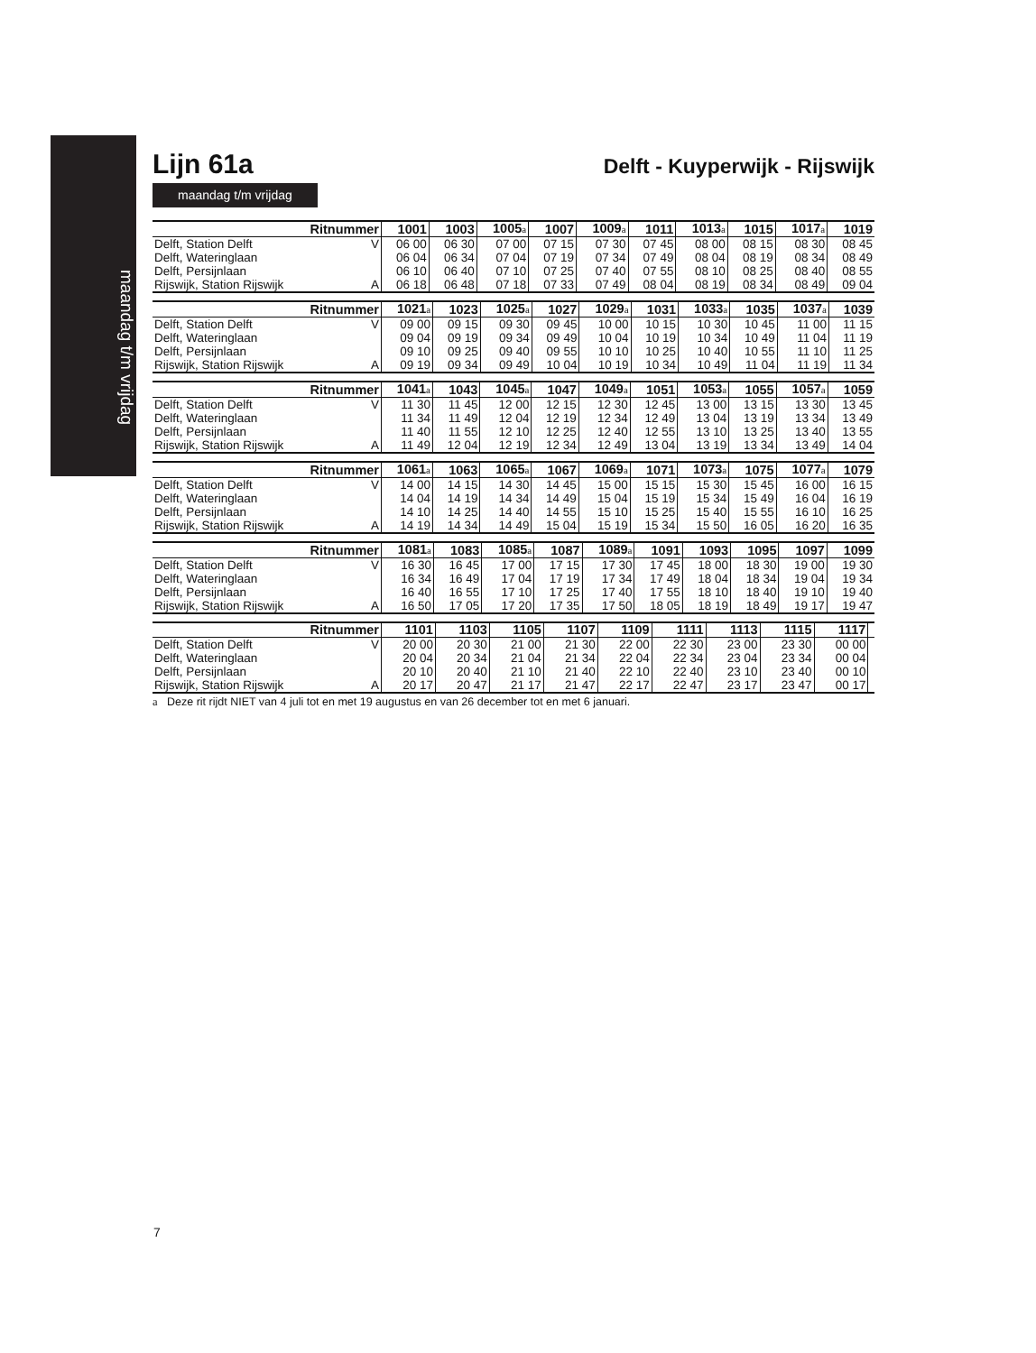maandag t/m vrijdag
Lijn 61a
Delft - Kuyperwijk - Rijswijk
maandag t/m vrijdag
| Ritnummer | | 1001 | 1003 | 1005<sup>a</sup> | 1007 | 1009<sup>a</sup> | 1011 | 1013<sup>a</sup> | 1015 | 1017<sup>a</sup> | 1019 |
| --- | --- | --- | --- | --- | --- | --- | --- | --- | --- | --- | --- |
| Delft, Station Delft | V | 06 00 | 06 30 | 07 00 | 07 15 | 07 30 | 07 45 | 08 00 | 08 15 | 08 30 | 08 45 |
| Delft, Wateringlaan | | 06 04 | 06 34 | 07 04 | 07 19 | 07 34 | 07 49 | 08 04 | 08 19 | 08 34 | 08 49 |
| Delft, Persijnlaan | | 06 10 | 06 40 | 07 10 | 07 25 | 07 40 | 07 55 | 08 10 | 08 25 | 08 40 | 08 55 |
| Rijswijk, Station Rijswijk | A | 06 18 | 06 48 | 07 18 | 07 33 | 07 49 | 08 04 | 08 19 | 08 34 | 08 49 | 09 04 |
| Ritnummer | | 1021<sup>a</sup> | 1023 | 1025<sup>a</sup> | 1027 | 1029<sup>a</sup> | 1031 | 1033<sup>a</sup> | 1035 | 1037<sup>a</sup> | 1039 |
| --- | --- | --- | --- | --- | --- | --- | --- | --- | --- | --- | --- |
| Delft, Station Delft | V | 09 00 | 09 15 | 09 30 | 09 45 | 10 00 | 10 15 | 10 30 | 10 45 | 11 00 | 11 15 |
| Delft, Wateringlaan | | 09 04 | 09 19 | 09 34 | 09 49 | 10 04 | 10 19 | 10 34 | 10 49 | 11 04 | 11 19 |
| Delft, Persijnlaan | | 09 10 | 09 25 | 09 40 | 09 55 | 10 10 | 10 25 | 10 40 | 10 55 | 11 10 | 11 25 |
| Rijswijk, Station Rijswijk | A | 09 19 | 09 34 | 09 49 | 10 04 | 10 19 | 10 34 | 10 49 | 11 04 | 11 19 | 11 34 |
| Ritnummer | | 1041<sup>a</sup> | 1043 | 1045<sup>a</sup> | 1047 | 1049<sup>a</sup> | 1051 | 1053<sup>a</sup> | 1055 | 1057<sup>a</sup> | 1059 |
| --- | --- | --- | --- | --- | --- | --- | --- | --- | --- | --- | --- |
| Delft, Station Delft | V | 11 30 | 11 45 | 12 00 | 12 15 | 12 30 | 12 45 | 13 00 | 13 15 | 13 30 | 13 45 |
| Delft, Wateringlaan | | 11 34 | 11 49 | 12 04 | 12 19 | 12 34 | 12 49 | 13 04 | 13 19 | 13 34 | 13 49 |
| Delft, Persijnlaan | | 11 40 | 11 55 | 12 10 | 12 25 | 12 40 | 12 55 | 13 10 | 13 25 | 13 40 | 13 55 |
| Rijswijk, Station Rijswijk | A | 11 49 | 12 04 | 12 19 | 12 34 | 12 49 | 13 04 | 13 19 | 13 34 | 13 49 | 14 04 |
| Ritnummer | | 1061<sup>a</sup> | 1063 | 1065<sup>a</sup> | 1067 | 1069<sup>a</sup> | 1071 | 1073<sup>a</sup> | 1075 | 1077<sup>a</sup> | 1079 |
| --- | --- | --- | --- | --- | --- | --- | --- | --- | --- | --- | --- |
| Delft, Station Delft | V | 14 00 | 14 15 | 14 30 | 14 45 | 15 00 | 15 15 | 15 30 | 15 45 | 16 00 | 16 15 |
| Delft, Wateringlaan | | 14 04 | 14 19 | 14 34 | 14 49 | 15 04 | 15 19 | 15 34 | 15 49 | 16 04 | 16 19 |
| Delft, Persijnlaan | | 14 10 | 14 25 | 14 40 | 14 55 | 15 10 | 15 25 | 15 40 | 15 55 | 16 10 | 16 25 |
| Rijswijk, Station Rijswijk | A | 14 19 | 14 34 | 14 49 | 15 04 | 15 19 | 15 34 | 15 50 | 16 05 | 16 20 | 16 35 |
| Ritnummer | | 1081<sup>a</sup> | 1083 | 1085<sup>a</sup> | 1087 | 1089<sup>a</sup> | 1091 | 1093 | 1095 | 1097 | 1099 |
| --- | --- | --- | --- | --- | --- | --- | --- | --- | --- | --- | --- |
| Delft, Station Delft | V | 16 30 | 16 45 | 17 00 | 17 15 | 17 30 | 17 45 | 18 00 | 18 30 | 19 00 | 19 30 |
| Delft, Wateringlaan | | 16 34 | 16 49 | 17 04 | 17 19 | 17 34 | 17 49 | 18 04 | 18 34 | 19 04 | 19 34 |
| Delft, Persijnlaan | | 16 40 | 16 55 | 17 10 | 17 25 | 17 40 | 17 55 | 18 10 | 18 40 | 19 10 | 19 40 |
| Rijswijk, Station Rijswijk | A | 16 50 | 17 05 | 17 20 | 17 35 | 17 50 | 18 05 | 18 19 | 18 49 | 19 17 | 19 47 |
| Ritnummer | | 1101 | 1103 | 1105 | 1107 | 1109 | 1111 | 1113 | 1115 | 1117 | |
| --- | --- | --- | --- | --- | --- | --- | --- | --- | --- | --- | --- |
| Delft, Station Delft | V | 20 00 | 20 30 | 21 00 | 21 30 | 22 00 | 22 30 | 23 00 | 23 30 | 00 00 | |
| Delft, Wateringlaan | | 20 04 | 20 34 | 21 04 | 21 34 | 22 04 | 22 34 | 23 04 | 23 34 | 00 04 | |
| Delft, Persijnlaan | | 20 10 | 20 40 | 21 10 | 21 40 | 22 10 | 22 40 | 23 10 | 23 40 | 00 10 | |
| Rijswijk, Station Rijswijk | A | 20 17 | 20 47 | 21 17 | 21 47 | 22 17 | 22 47 | 23 17 | 23 47 | 00 17 | |
a Deze rit rijdt NIET van 4 juli tot en met 19 augustus en van 26 december tot en met 6 januari.
7